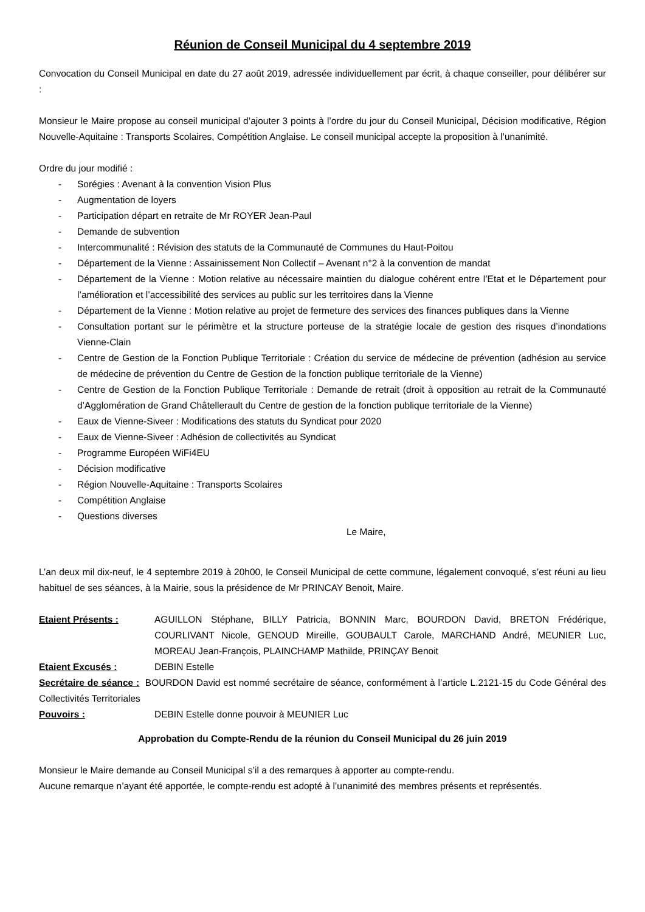Réunion de Conseil Municipal du 4 septembre 2019
Convocation du Conseil Municipal en date du 27 août 2019, adressée individuellement par écrit, à chaque conseiller, pour délibérer sur :
Monsieur le Maire propose au conseil municipal d’ajouter 3 points à l’ordre du jour du Conseil Municipal, Décision modificative, Région Nouvelle-Aquitaine : Transports Scolaires, Compétition Anglaise. Le conseil municipal accepte la proposition à l’unanimité.
Ordre du jour modifié :
- Sorégies : Avenant à la convention Vision Plus
- Augmentation de loyers
- Participation départ en retraite de Mr ROYER Jean-Paul
- Demande de subvention
- Intercommunalité : Révision des statuts de la Communauté de Communes du Haut-Poitou
- Département de la Vienne : Assainissement Non Collectif – Avenant n°2 à la convention de mandat
- Département de la Vienne : Motion relative au nécessaire maintien du dialogue cohérent entre l’Etat et le Département pour l’amélioration et l’accessibilité des services au public sur les territoires dans la Vienne
- Département de la Vienne : Motion relative au projet de fermeture des services des finances publiques dans la Vienne
- Consultation portant sur le périmètre et la structure porteuse de la stratégie locale de gestion des risques d’inondations Vienne-Clain
- Centre de Gestion de la Fonction Publique Territoriale : Création du service de médecine de prévention (adhésion au service de médecine de prévention du Centre de Gestion de la fonction publique territoriale de la Vienne)
- Centre de Gestion de la Fonction Publique Territoriale : Demande de retrait (droit à opposition au retrait de la Communauté d’Agglomération de Grand Châtellerault du Centre de gestion de la fonction publique territoriale de la Vienne)
- Eaux de Vienne-Siveer : Modifications des statuts du Syndicat pour 2020
- Eaux de Vienne-Siveer : Adhésion de collectivités au Syndicat
- Programme Européen WiFi4EU
- Décision modificative
- Région Nouvelle-Aquitaine : Transports Scolaires
- Compétition Anglaise
- Questions diverses
Le Maire,
L’an deux mil dix-neuf, le 4 septembre 2019 à 20h00, le Conseil Municipal de cette commune, légalement convoqué, s’est réuni au lieu habituel de ses séances, à la Mairie, sous la présidence de Mr PRINCAY Benoit, Maire.
Etaient Présents : AGUILLON Stéphane, BILLY Patricia, BONNIN Marc, BOURDON David, BRETON Frédérique, COURLIVANT Nicole, GENOUD Mireille, GOUBAULT Carole, MARCHAND André, MEUNIER Luc, MOREAU Jean-François, PLAINCHAMP Mathilde, PRINÇAY Benoit
Etaient Excusés : DEBIN Estelle
Secrétaire de séance : BOURDON David est nommé secrétaire de séance, conformément à l’article L.2121-15 du Code Général des Collectivités Territoriales
Pouvoirs : DEBIN Estelle donne pouvoir à MEUNIER Luc
Approbation du Compte-Rendu de la réunion du Conseil Municipal du 26 juin 2019
Monsieur le Maire demande au Conseil Municipal s’il a des remarques à apporter au compte-rendu.
Aucune remarque n’ayant été apportée, le compte-rendu est adopté à l’unanimité des membres présents et représentés.